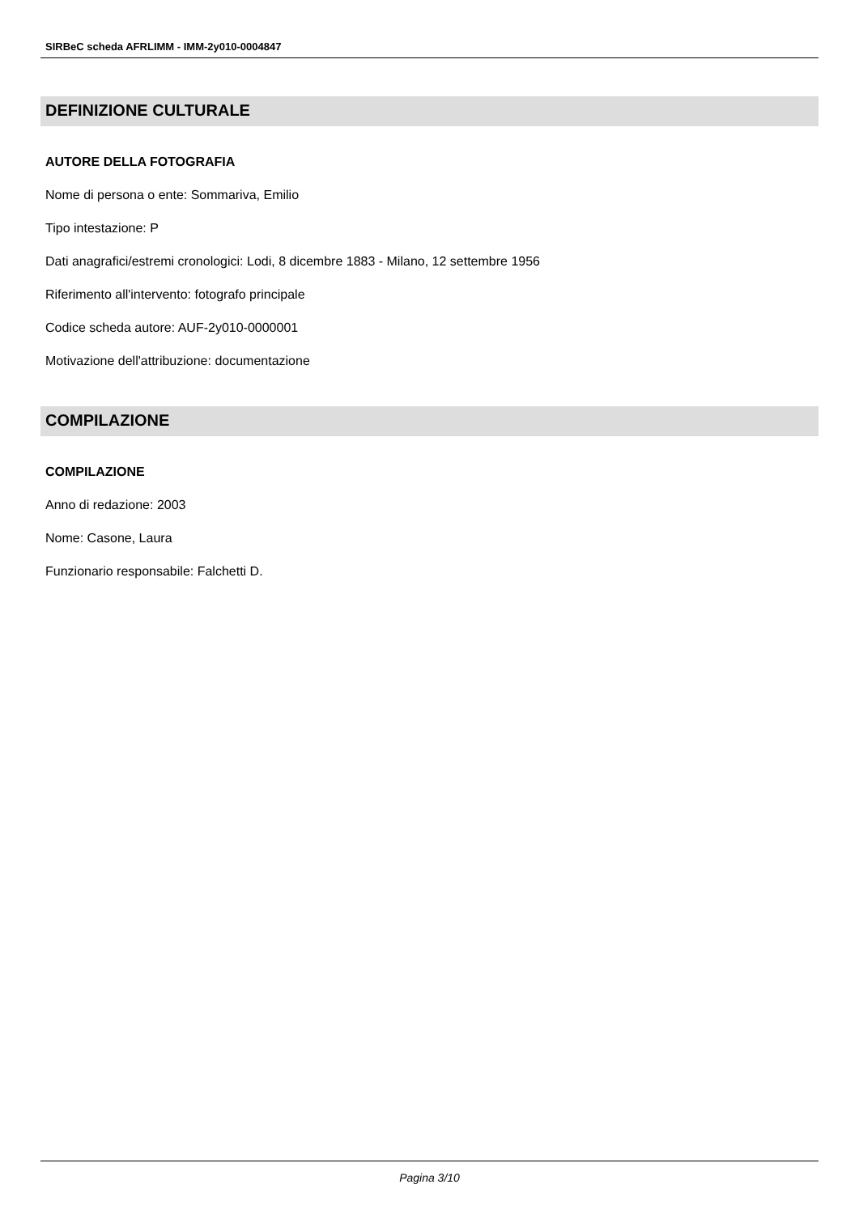SIRBeC scheda AFRLIMM - IMM-2y010-0004847
DEFINIZIONE CULTURALE
AUTORE DELLA FOTOGRAFIA
Nome di persona o ente: Sommariva, Emilio
Tipo intestazione: P
Dati anagrafici/estremi cronologici: Lodi, 8 dicembre 1883 - Milano, 12 settembre 1956
Riferimento all'intervento: fotografo principale
Codice scheda autore: AUF-2y010-0000001
Motivazione dell'attribuzione: documentazione
COMPILAZIONE
COMPILAZIONE
Anno di redazione: 2003
Nome: Casone, Laura
Funzionario responsabile: Falchetti D.
Pagina 3/10